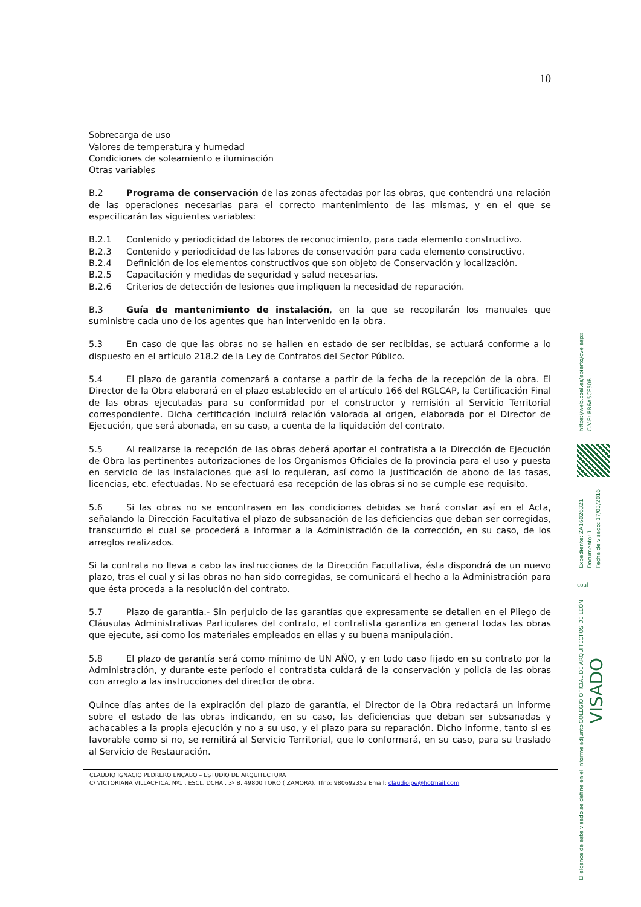10
Sobrecarga de uso
Valores de temperatura y humedad
Condiciones de soleamiento e iluminación
Otras variables
B.2 Programa de conservación de las zonas afectadas por las obras, que contendrá una relación de las operaciones necesarias para el correcto mantenimiento de las mismas, y en el que se especificarán las siguientes variables:
B.2.1 Contenido y periodicidad de labores de reconocimiento, para cada elemento constructivo.
B.2.3 Contenido y periodicidad de las labores de conservación para cada elemento constructivo.
B.2.4 Definición de los elementos constructivos que son objeto de Conservación y localización.
B.2.5 Capacitación y medidas de seguridad y salud necesarias.
B.2.6 Criterios de detección de lesiones que impliquen la necesidad de reparación.
B.3 Guía de mantenimiento de instalación, en la que se recopilarán los manuales que suministre cada uno de los agentes que han intervenido en la obra.
5.3 En caso de que las obras no se hallen en estado de ser recibidas, se actuará conforme a lo dispuesto en el artículo 218.2 de la Ley de Contratos del Sector Público.
5.4 El plazo de garantía comenzará a contarse a partir de la fecha de la recepción de la obra. El Director de la Obra elaborará en el plazo establecido en el artículo 166 del RGLCAP, la Certificación Final de las obras ejecutadas para su conformidad por el constructor y remisión al Servicio Territorial correspondiente. Dicha certificación incluirá relación valorada al origen, elaborada por el Director de Ejecución, que será abonada, en su caso, a cuenta de la liquidación del contrato.
5.5 Al realizarse la recepción de las obras deberá aportar el contratista a la Dirección de Ejecución de Obra las pertinentes autorizaciones de los Organismos Oficiales de la provincia para el uso y puesta en servicio de las instalaciones que así lo requieran, así como la justificación de abono de las tasas, licencias, etc. efectuadas. No se efectuará esa recepción de las obras si no se cumple ese requisito.
5.6 Si las obras no se encontrasen en las condiciones debidas se hará constar así en el Acta, señalando la Dirección Facultativa el plazo de subsanación de las deficiencias que deban ser corregidas, transcurrido el cual se procederá a informar a la Administración de la corrección, en su caso, de los arreglos realizados.
Si la contrata no lleva a cabo las instrucciones de la Dirección Facultativa, ésta dispondrá de un nuevo plazo, tras el cual y si las obras no han sido corregidas, se comunicará el hecho a la Administración para que ésta proceda a la resolución del contrato.
5.7 Plazo de garantía.- Sin perjuicio de las garantías que expresamente se detallen en el Pliego de Cláusulas Administrativas Particulares del contrato, el contratista garantiza en general todas las obras que ejecute, así como los materiales empleados en ellas y su buena manipulación.
5.8 El plazo de garantía será como mínimo de UN AÑO, y en todo caso fijado en su contrato por la Administración, y durante este período el contratista cuidará de la conservación y policía de las obras con arreglo a las instrucciones del director de obra.
Quince días antes de la expiración del plazo de garantía, el Director de la Obra redactará un informe sobre el estado de las obras indicando, en su caso, las deficiencias que deban ser subsanadas y achacables a la propia ejecución y no a su uso, y el plazo para su reparación. Dicho informe, tanto si es favorable como si no, se remitirá al Servicio Territorial, que lo conformará, en su caso, para su traslado al Servicio de Restauración.
CLAUDIO IGNACIO PEDRERO ENCABO – ESTUDIO DE ARQUITECTURA
C/ VICTORIANA VILLACHICA, Nº1 , ESCL. DCHA., 3º B. 49800 TORO ( ZAMORA). Tfno: 980692352 Email: claudioipe@hotmail.com
https://web.coal.es/abierto/cve.aspx C.V.E: BB6A5CE50B
Expediente: ZA16026321 Documento: 1 Fecha de visado: 17/03/2016
coal
COLEGIO OFICIAL DE ARQUITECTOS DE LEÓN VISADO El alcance de este visado se define en el informe adjunto